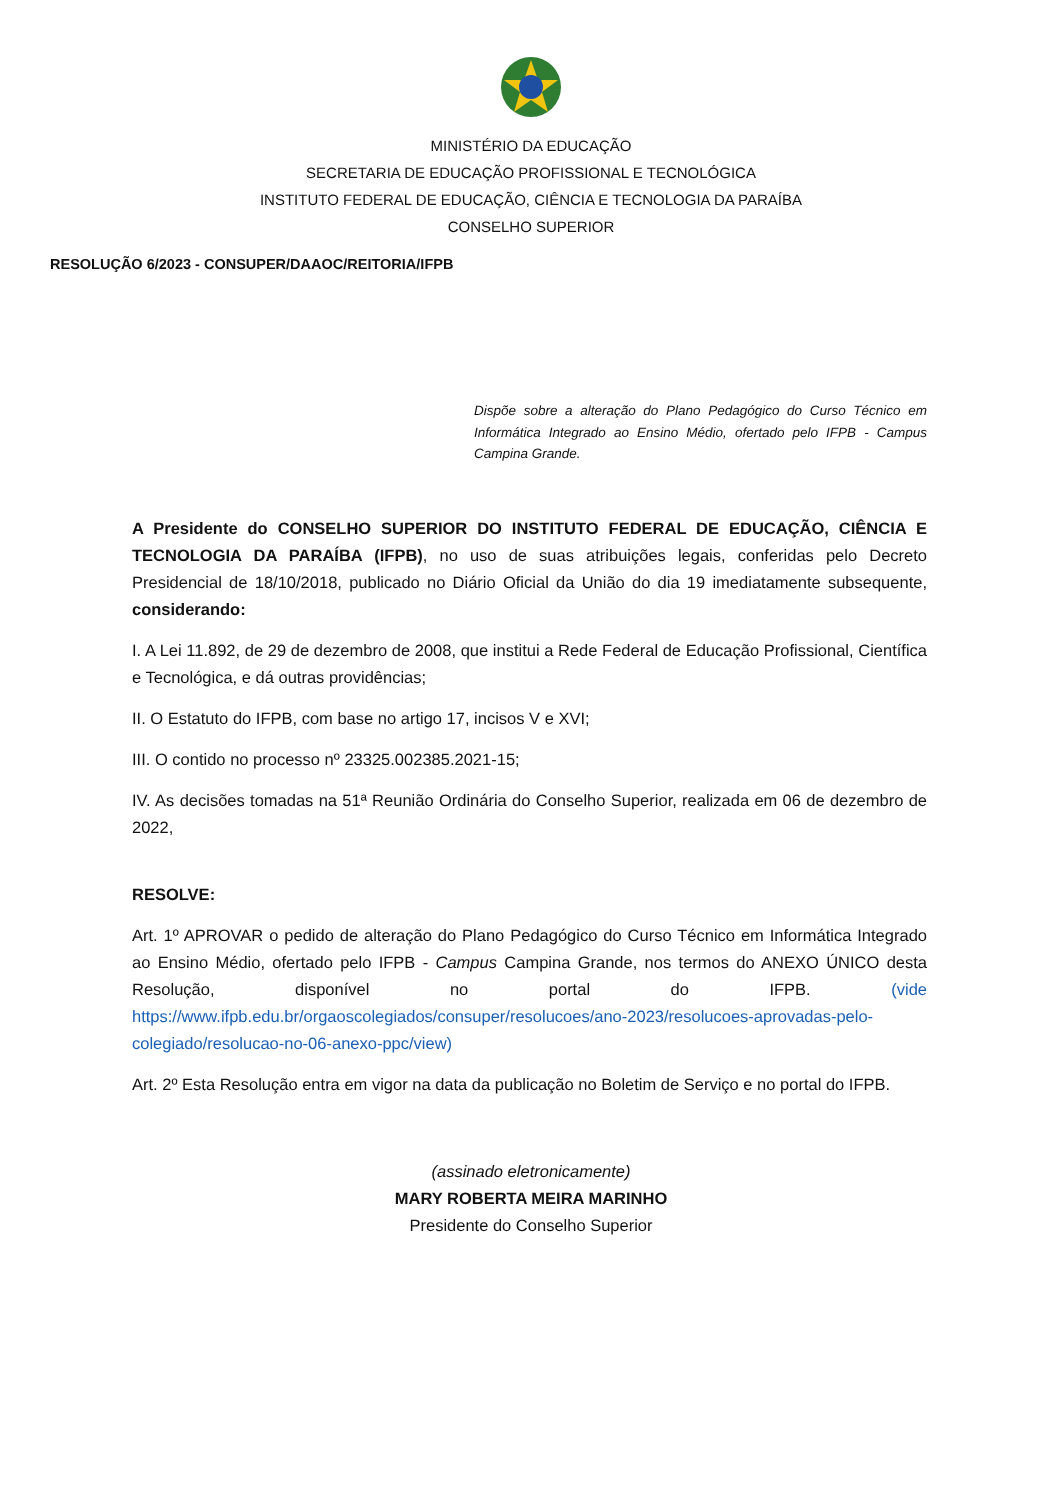MINISTÉRIO DA EDUCAÇÃO
SECRETARIA DE EDUCAÇÃO PROFISSIONAL E TECNOLÓGICA
INSTITUTO FEDERAL DE EDUCAÇÃO, CIÊNCIA E TECNOLOGIA DA PARAÍBA
CONSELHO SUPERIOR
RESOLUÇÃO 6/2023 - CONSUPER/DAAOC/REITORIA/IFPB
Dispõe sobre a alteração do Plano Pedagógico do Curso Técnico em Informática Integrado ao Ensino Médio, ofertado pelo IFPB - Campus Campina Grande.
A Presidente do CONSELHO SUPERIOR DO INSTITUTO FEDERAL DE EDUCAÇÃO, CIÊNCIA E TECNOLOGIA DA PARAÍBA (IFPB), no uso de suas atribuições legais, conferidas pelo Decreto Presidencial de 18/10/2018, publicado no Diário Oficial da União do dia 19 imediatamente subsequente, considerando:
I. A Lei 11.892, de 29 de dezembro de 2008, que institui a Rede Federal de Educação Profissional, Científica e Tecnológica, e dá outras providências;
II. O Estatuto do IFPB, com base no artigo 17, incisos V e XVI;
III. O contido no processo nº 23325.002385.2021-15;
IV. As decisões tomadas na 51ª Reunião Ordinária do Conselho Superior, realizada em 06 de dezembro de 2022,
RESOLVE:
Art. 1º APROVAR o pedido de alteração do Plano Pedagógico do Curso Técnico em Informática Integrado ao Ensino Médio, ofertado pelo IFPB - Campus Campina Grande, nos termos do ANEXO ÚNICO desta Resolução, disponível no portal do IFPB. (vide https://www.ifpb.edu.br/orgaoscolegiados/consuper/resolucoes/ano-2023/resolucoes-aprovadas-pelo-colegiado/resolucao-no-06-anexo-ppc/view)
Art. 2º Esta Resolução entra em vigor na data da publicação no Boletim de Serviço e no portal do IFPB.
(assinado eletronicamente)
MARY ROBERTA MEIRA MARINHO
Presidente do Conselho Superior